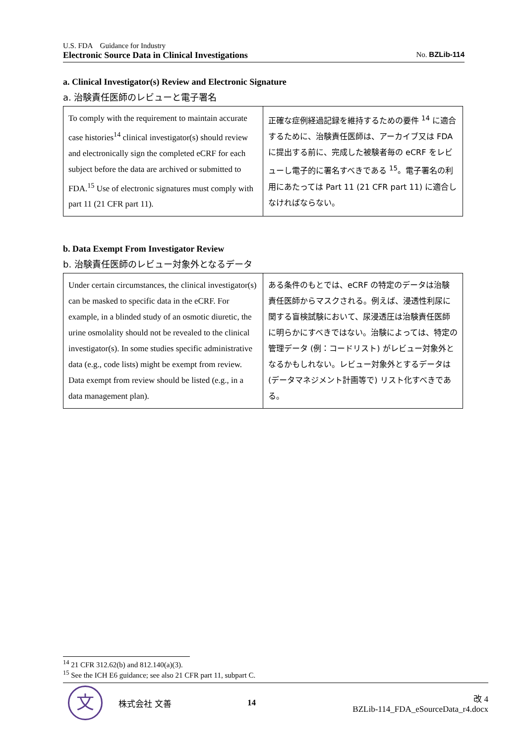U.S. FDA　Guidance for Industry
Electronic Source Data in Clinical Investigations No. BZLib-114
a. Clinical Investigator(s) Review and Electronic Signature
a. 治験責任医師のレビューと電子署名
| To comply with the requirement to maintain accurate case histories<sup>14</sup> clinical investigator(s) should review and electronically sign the completed eCRF for each subject before the data are archived or submitted to FDA.<sup>15</sup> Use of electronic signatures must comply with part 11 (21 CFR part 11). | 正確な症例経過記録を維持するための要件 <sup>14</sup> に適合するために、治験責任医師は、アーカイブ又は FDA に提出する前に、完成した被験者毎の eCRF をレビューし電子的に署名すべきである <sup>15</sup>。電子署名の利用にあたっては Part 11 (21 CFR part 11) に適合しなければならない。 |
b. Data Exempt From Investigator Review
b. 治験責任医師のレビュー対象外となるデータ
| Under certain circumstances, the clinical investigator(s) can be masked to specific data in the eCRF. For example, in a blinded study of an osmotic diuretic, the urine osmolality should not be revealed to the clinical investigator(s). In some studies specific administrative data (e.g., code lists) might be exempt from review. Data exempt from review should be listed (e.g., in a data management plan). | ある条件のもとでは、eCRF の特定のデータは治験責任医師からマスクされる。例えば、浸透性利尿に関する盲検試験において、尿浸透圧は治験責任医師に明らかにすべきではない。治験によっては、特定の管理データ (例：コードリスト) がレビュー対象外となるかもしれない。レビュー対象外とするデータは (データマネジメント計画等で) リスト化すべきである。 |
<sup>14</sup> 21 CFR 312.62(b) and 812.140(a)(3).
<sup>15</sup> See the ICH E6 guidance; see also 21 CFR part 11, subpart C.
文
株式会社 文善 14
改 4
BZLib-114_FDA_eSourceData_r4.docx